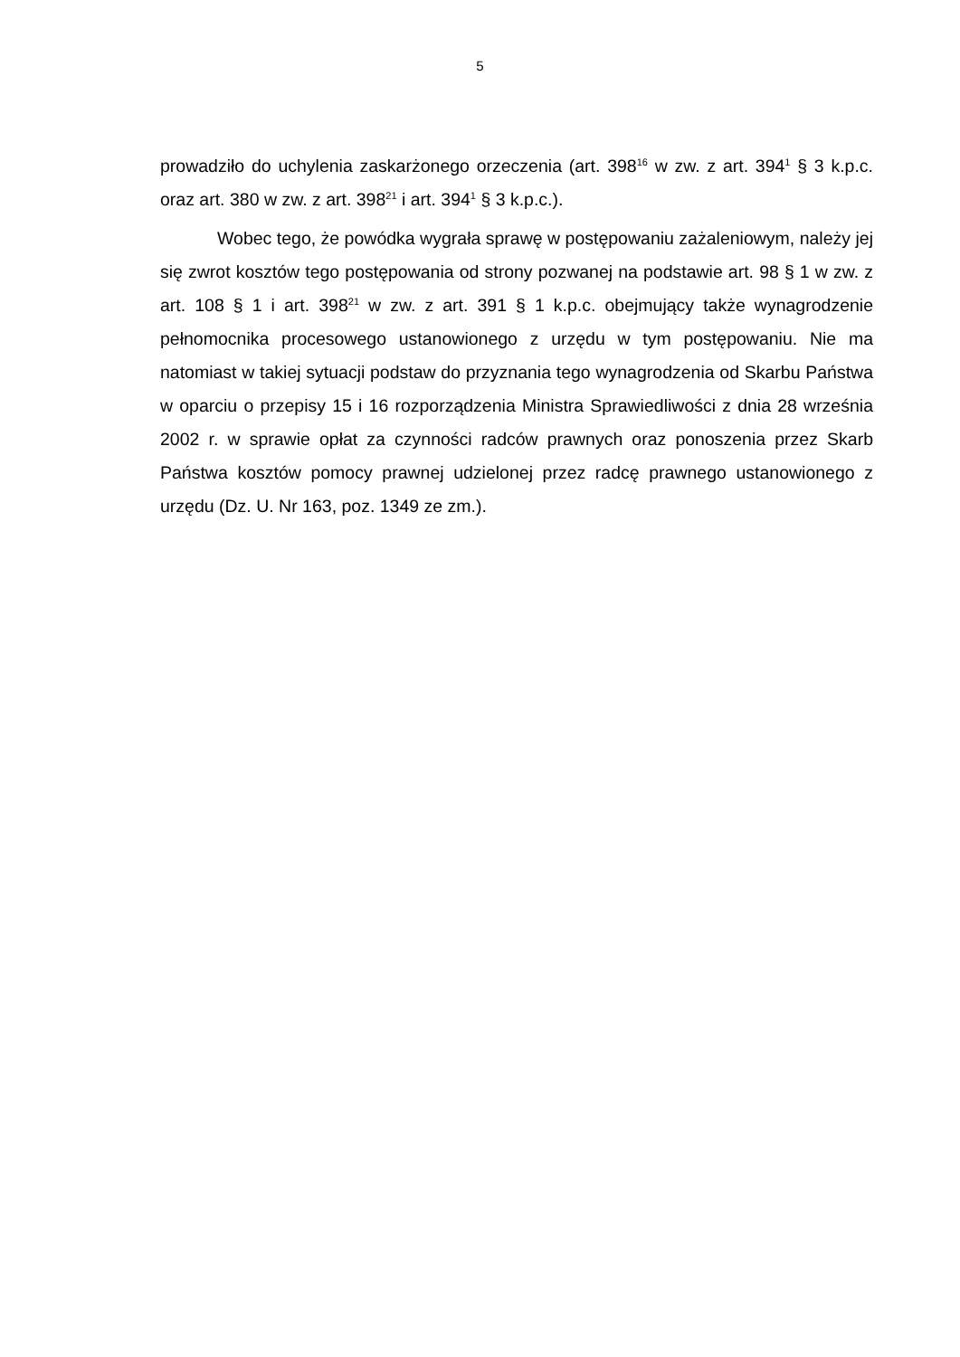5
prowadziło do uchylenia zaskarżonego orzeczenia (art. 398<sup>16</sup> w zw. z art. 394<sup>1</sup> § 3 k.p.c. oraz art. 380 w zw. z art. 398<sup>21</sup> i art. 394<sup>1</sup> § 3 k.p.c.).
Wobec tego, że powódka wygrała sprawę w postępowaniu zażaleniowym, należy jej się zwrot kosztów tego postępowania od strony pozwanej na podstawie art. 98 § 1 w zw. z art. 108 § 1 i art. 398<sup>21</sup> w zw. z art. 391 § 1 k.p.c. obejmujący także wynagrodzenie pełnomocnika procesowego ustanowionego z urzędu w tym postępowaniu. Nie ma natomiast w takiej sytuacji podstaw do przyznania tego wynagrodzenia od Skarbu Państwa w oparciu o przepisy 15 i 16 rozporządzenia Ministra Sprawiedliwości z dnia 28 września 2002 r. w sprawie opłat za czynności radców prawnych oraz ponoszenia przez Skarb Państwa kosztów pomocy prawnej udzielonej przez radcę prawnego ustanowionego z urzędu (Dz. U. Nr 163, poz. 1349 ze zm.).